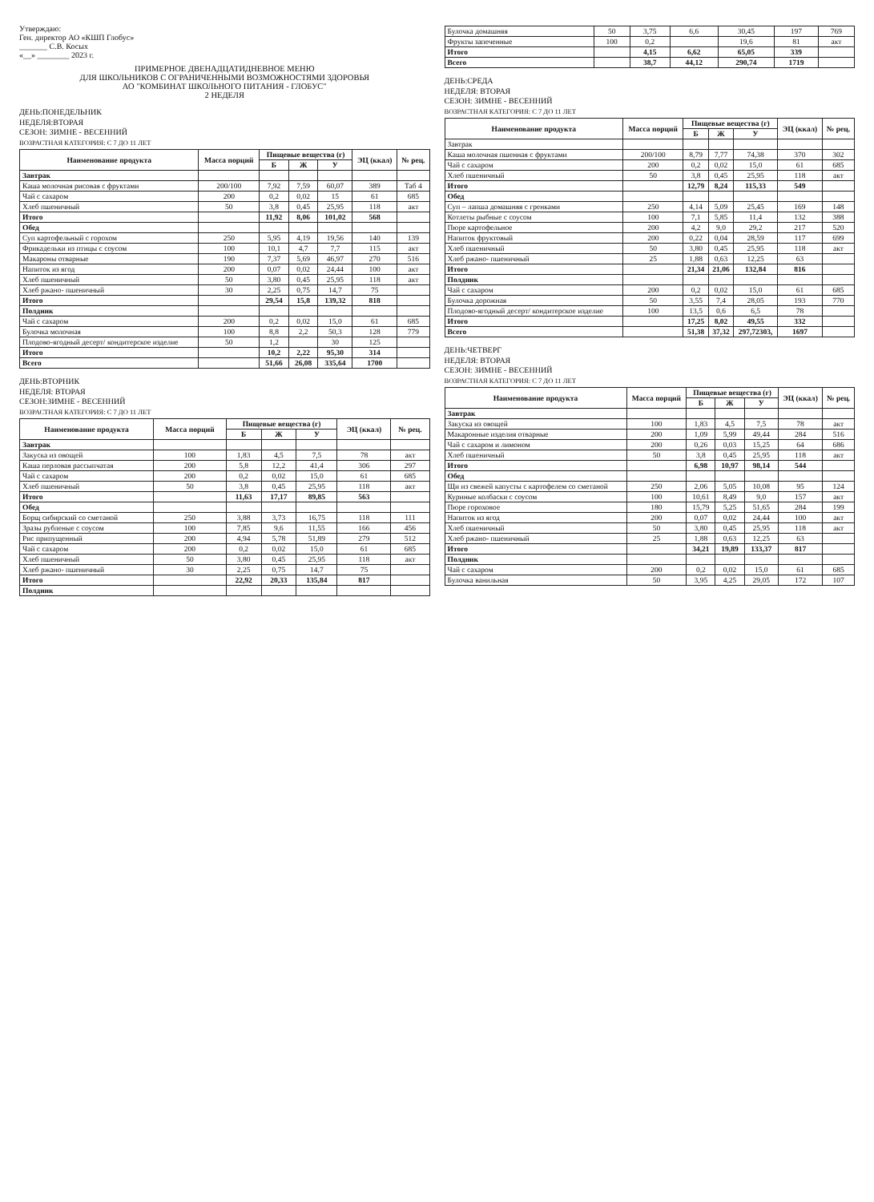Утверждаю:
Ген. директор АО «КШП Глобус»
_______ С.В. Косых
«__» ________ 2023 г.
ПРИМЕРНОЕ ДВЕНАДЦАТИДНЕВНОЕ МЕНЮ
ДЛЯ ШКОЛЬНИКОВ С ОГРАНИЧЕННЫМИ ВОЗМОЖНОСТЯМИ ЗДОРОВЬЯ
АО "КОМБИНАТ ШКОЛЬНОГО ПИТАНИЯ - ГЛОБУС"
2 НЕДЕЛЯ
ДЕНЬ:ПОНЕДЕЛЬНИК
НЕДЕЛЯ:ВТОРАЯ
СЕЗОН: ЗИМНЕ - ВЕСЕННИЙ
ВОЗРАСТНАЯ КАТЕГОРИЯ: С 7 ДО 11 ЛЕТ
| Наименование продукта | Масса порций | Пищевые вещества (г) | | | ЭЦ (ккал) | № рец. |
| --- | --- | --- | --- | --- | --- | --- |
| | | Б | Ж | У | | |
| Завтрак | | | | | | |
| Каша молочная рисовая с фруктами | 200/100 | 7,92 | 7,59 | 60,07 | 389 | Таб 4 |
| Чай с сахаром | 200 | 0,2 | 0,02 | 15 | 61 | 685 |
| Хлеб пшеничный | 50 | 3,8 | 0,45 | 25,95 | 118 | акт |
| Итого | | 11,92 | 8,06 | 101,02 | 568 | |
| Обед | | | | | | |
| Суп картофельный с горохом | 250 | 5,95 | 4,19 | 19,56 | 140 | 139 |
| Фрикадельки из птицы с соусом | 100 | 10,1 | 4,7 | 7,7 | 115 | акт |
| Макароны отварные | 190 | 7,37 | 5,69 | 46,97 | 270 | 516 |
| Напиток из ягод | 200 | 0,07 | 0,02 | 24,44 | 100 | акт |
| Хлеб пшеничный | 50 | 3,80 | 0,45 | 25,95 | 118 | акт |
| Хлеб ржано- пшеничный | 30 | 2,25 | 0,75 | 14,7 | 75 | |
| Итого | | 29,54 | 15,8 | 139,32 | 818 | |
| Полдник | | | | | | |
| Чай с сахаром | 200 | 0,2 | 0,02 | 15,0 | 61 | 685 |
| Булочка молочная | 100 | 8,8 | 2,2 | 50,3 | 128 | 779 |
| Плодово-ягодный десерт/ кондитерское изделие | 50 | 1,2 | | 30 | 125 | |
| Итого | | 10,2 | 2,22 | 95,30 | 314 | |
| Всего | | 51,66 | 26,08 | 335,64 | 1700 | |
ДЕНЬ:ВТОРНИК
НЕДЕЛЯ: ВТОРАЯ
СЕЗОН:ЗИМНЕ - ВЕСЕННИЙ
ВОЗРАСТНАЯ КАТЕГОРИЯ: С 7 ДО 11 ЛЕТ
| Наименование продукта | Масса порций | Пищевые вещества (г) | | | ЭЦ (ккал) | № рец. |
| --- | --- | --- | --- | --- | --- | --- |
| | | Б | Ж | У | | |
| Завтрак | | | | | | |
| Закуска из овощей | 100 | 1,83 | 4,5 | 7,5 | 78 | акт |
| Каша перловая рассыпчатая | 200 | 5,8 | 12,2 | 41,4 | 306 | 297 |
| Чай с сахаром | 200 | 0,2 | 0,02 | 15,0 | 61 | 685 |
| Хлеб пшеничный | 50 | 3,8 | 0,45 | 25,95 | 118 | акт |
| Итого | | 11,63 | 17,17 | 89,85 | 563 | |
| Обед | | | | | | |
| Борщ сибирский со сметаной | 250 | 3,88 | 3,73 | 16,75 | 118 | 111 |
| Зразы рубленые с соусом | 100 | 7,85 | 9,6 | 11,55 | 166 | 456 |
| Рис припущенный | 200 | 4,94 | 5,78 | 51,89 | 279 | 512 |
| Чай с сахаром | 200 | 0,2 | 0,02 | 15,0 | 61 | 685 |
| Хлеб пшеничный | 50 | 3,80 | 0,45 | 25,95 | 118 | акт |
| Хлеб ржано- пшеничный | 30 | 2,25 | 0,75 | 14,7 | 75 | |
| Итого | | 22,92 | 20,33 | 135,84 | 817 | |
| Полдник | | | | | | |
| Булочка домашняя | 50 | 3,75 | 6,6 | 30,45 | 197 | 769 |
| Фрукты запеченные | 100 | 0,2 | | 19,6 | 81 | акт |
| Итого | | 4,15 | 6,62 | 65,05 | 339 | |
| Всего | | 38,7 | 44,12 | 290,74 | 1719 | |
ДЕНЬ:СРЕДА
НЕДЕЛЯ: ВТОРАЯ
СЕЗОН: ЗИМНЕ - ВЕСЕННИЙ
ВОЗРАСТНАЯ КАТЕГОРИЯ: С 7 ДО 11 ЛЕТ
| Наименование продукта | Масса порций | Пищевые вещества (г) | | | ЭЦ (ккал) | № рец. |
| --- | --- | --- | --- | --- | --- | --- |
| | | Б | Ж | У | | |
| Завтрак | | | | | | |
| Каша молочная пшенная с фруктами | 200/100 | 8,79 | 7,77 | 74,38 | 370 | 302 |
| Чай с сахаром | 200 | 0,2 | 0,02 | 15,0 | 61 | 685 |
| Хлеб пшеничный | 50 | 3,8 | 0,45 | 25,95 | 118 | акт |
| Итого | | 12,79 | 8,24 | 115,33 | 549 | |
| Обед | | | | | | |
| Суп – лапша домашняя с гренками | 250 | 4,14 | 5,09 | 25,45 | 169 | 148 |
| Котлеты рыбные с соусом | 100 | 7,1 | 5,85 | 11,4 | 132 | 388 |
| Пюре картофельное | 200 | 4,2 | 9,0 | 29,2 | 217 | 520 |
| Напиток фруктовый | 200 | 0,22 | 0,04 | 28,59 | 117 | 699 |
| Хлеб пшеничный | 50 | 3,80 | 0,45 | 25,95 | 118 | акт |
| Хлеб ржано- пшеничный | 25 | 1,88 | 0,63 | 12,25 | 63 | |
| Итого | | 21,34 | 21,06 | 132,84 | 816 | |
| Полдник | | | | | | |
| Чай с сахаром | 200 | 0,2 | 0,02 | 15,0 | 61 | 685 |
| Булочка дорожная | 50 | 3,55 | 7,4 | 28,05 | 193 | 770 |
| Плодово-ягодный десерт/ кондитерское изделие | 100 | 13,5 | 0,6 | 6,5 | 78 | |
| Итого | | 17,25 | 8,02 | 49,55 | 332 | |
| Всего | | 51,38 | 37,32 | 297,72303, | 1697 | |
ДЕНЬ:ЧЕТВЕРГ
НЕДЕЛЯ: ВТОРАЯ
СЕЗОН: ЗИМНЕ - ВЕСЕННИЙ
ВОЗРАСТНАЯ КАТЕГОРИЯ: С 7 ДО 11 ЛЕТ
| Наименование продукта | Масса порций | Пищевые вещества (г) | | | ЭЦ (ккал) | № рец. |
| --- | --- | --- | --- | --- | --- | --- |
| | | Б | Ж | У | | |
| Завтрак | | | | | | |
| Закуска из овощей | 100 | 1,83 | 4,5 | 7,5 | 78 | акт |
| Макаронные изделия отварные | 200 | 1,09 | 5,99 | 49,44 | 284 | 516 |
| Чай с сахаром и лимоном | 200 | 0,26 | 0,03 | 15,25 | 64 | 686 |
| Хлеб пшеничный | 50 | 3,8 | 0,45 | 25,95 | 118 | акт |
| Итого | | 6,98 | 10,97 | 98,14 | 544 | |
| Обед | | | | | | |
| Щи из свежей капусты с картофелем со сметаной | 250 | 2,06 | 5,05 | 10,08 | 95 | 124 |
| Куриные колбаски с соусом | 100 | 10,61 | 8,49 | 9,0 | 157 | акт |
| Пюре гороховое | 180 | 15,79 | 5,25 | 51,65 | 284 | 199 |
| Напиток из ягод | 200 | 0,07 | 0,02 | 24,44 | 100 | акт |
| Хлеб пшеничный | 50 | 3,80 | 0,45 | 25,95 | 118 | акт |
| Хлеб ржано- пшеничный | 25 | 1,88 | 0,63 | 12,25 | 63 | |
| Итого | | 34,21 | 19,89 | 133,37 | 817 | |
| Полдник | | | | | | |
| Чай с сахаром | 200 | 0,2 | 0,02 | 15,0 | 61 | 685 |
| Булочка ванильная | 50 | 3,95 | 4,25 | 29,05 | 172 | 107 |